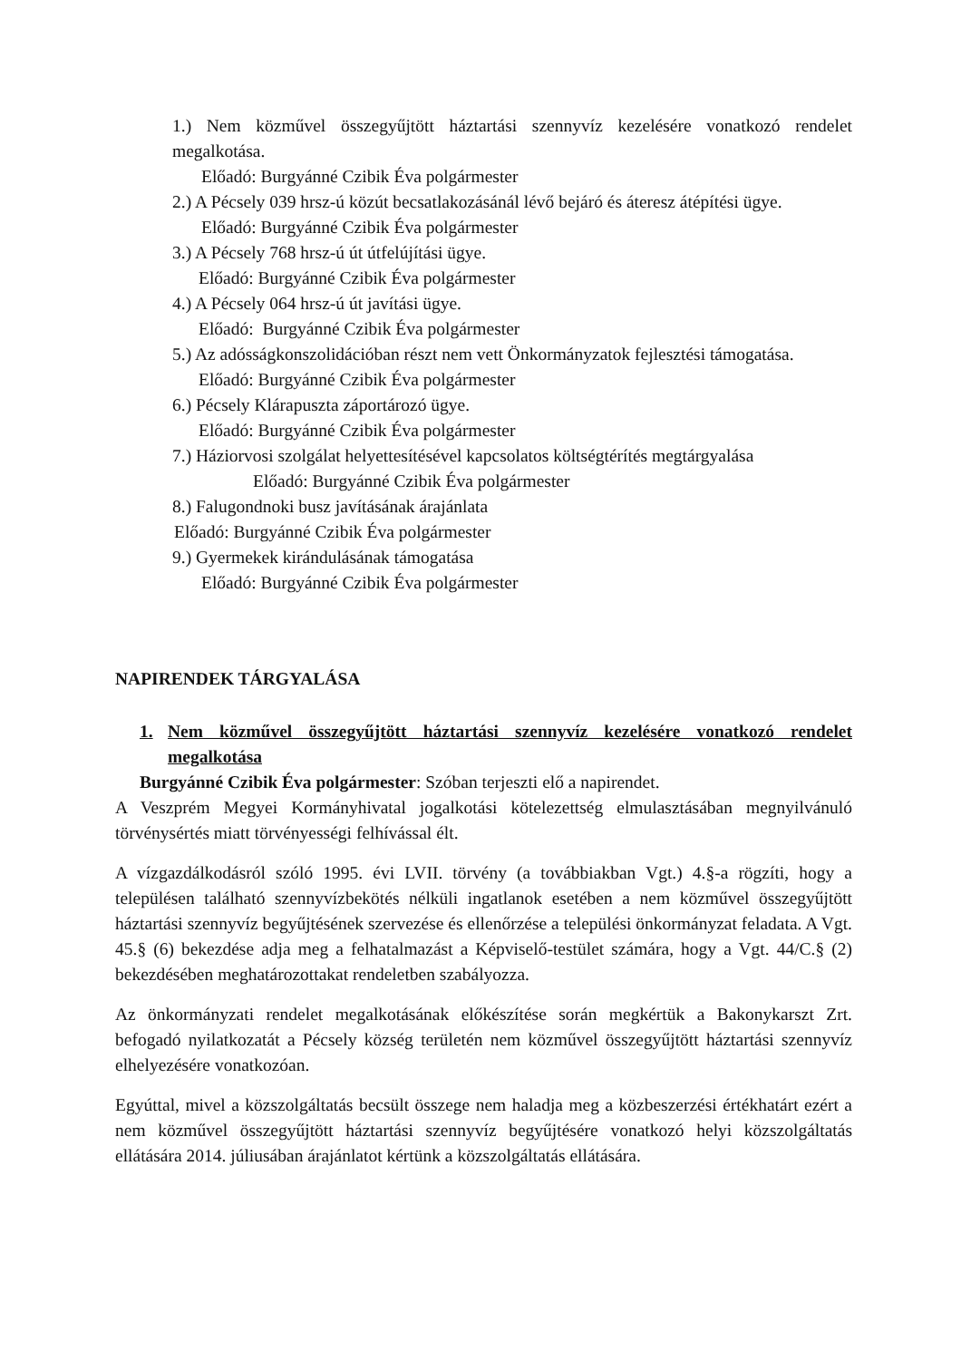1.) Nem közművel összegyűjtött háztartási szennyvíz kezelésére vonatkozó rendelet megalkotása.
Előadó: Burgyánné Czibik Éva polgármester
2.) A Pécsely 039 hrsz-ú közút becsatlakozásánál lévő bejáró és áteresz átépítési ügye.
Előadó: Burgyánné Czibik Éva polgármester
3.) A Pécsely 768 hrsz-ú út útfelújítási ügye.
Előadó: Burgyánné Czibik Éva polgármester
4.) A Pécsely 064 hrsz-ú út javítási ügye.
Előadó: Burgyánné Czibik Éva polgármester
5.) Az adósságkonszolidációban részt nem vett Önkormányzatok fejlesztési támogatása.
Előadó: Burgyánné Czibik Éva polgármester
6.) Pécsely Klárapuszta záportározó ügye.
Előadó: Burgyánné Czibik Éva polgármester
7.) Háziorvosi szolgálat helyettesítésével kapcsolatos költségtérítés megtárgyalása
Előadó: Burgyánné Czibik Éva polgármester
8.) Falugondnoki busz javításának árajánlata
Előadó: Burgyánné Czibik Éva polgármester
9.) Gyermekek kirándulásának támogatása
Előadó: Burgyánné Czibik Éva polgármester
NAPIRENDEK TÁRGYALÁSA
1. Nem közművel összegyűjtött háztartási szennyvíz kezelésére vonatkozó rendelet megalkotása
Burgyánné Czibik Éva polgármester: Szóban terjeszti elő a napirendet.
A Veszprém Megyei Kormányhivatal jogalkotási kötelezettség elmulasztásában megnyilvánuló törvénysértés miatt törvényességi felhívással élt.
A vízgazdálkodásról szóló 1995. évi LVII. törvény (a továbbiakban Vgt.) 4.§-a rögzíti, hogy a településen található szennyvízbekötés nélküli ingatlanok esetében a nem közművel összegyűjtött háztartási szennyvíz begyűjtésének szervezése és ellenőrzése a települési önkormányzat feladata. A Vgt. 45.§ (6) bekezdése adja meg a felhatalmazást a Képviselő-testület számára, hogy a Vgt. 44/C.§ (2) bekezdésében meghatározottakat rendeletben szabályozza.
Az önkormányzati rendelet megalkotásának előkészítése során megkértük a Bakonykarszt Zrt. befogadó nyilatkozatát a Pécsely község területén nem közművel összegyűjtött háztartási szennyvíz elhelyezésére vonatkozóan.
Egyúttal, mivel a közszolgáltatás becsült összege nem haladja meg a közbeszerzési értékhatárt ezért a nem közművel összegyűjtött háztartási szennyvíz begyűjtésére vonatkozó helyi közszolgáltatás ellátására 2014. júliusában árajánlatot kértünk a közszolgáltatás ellátására.